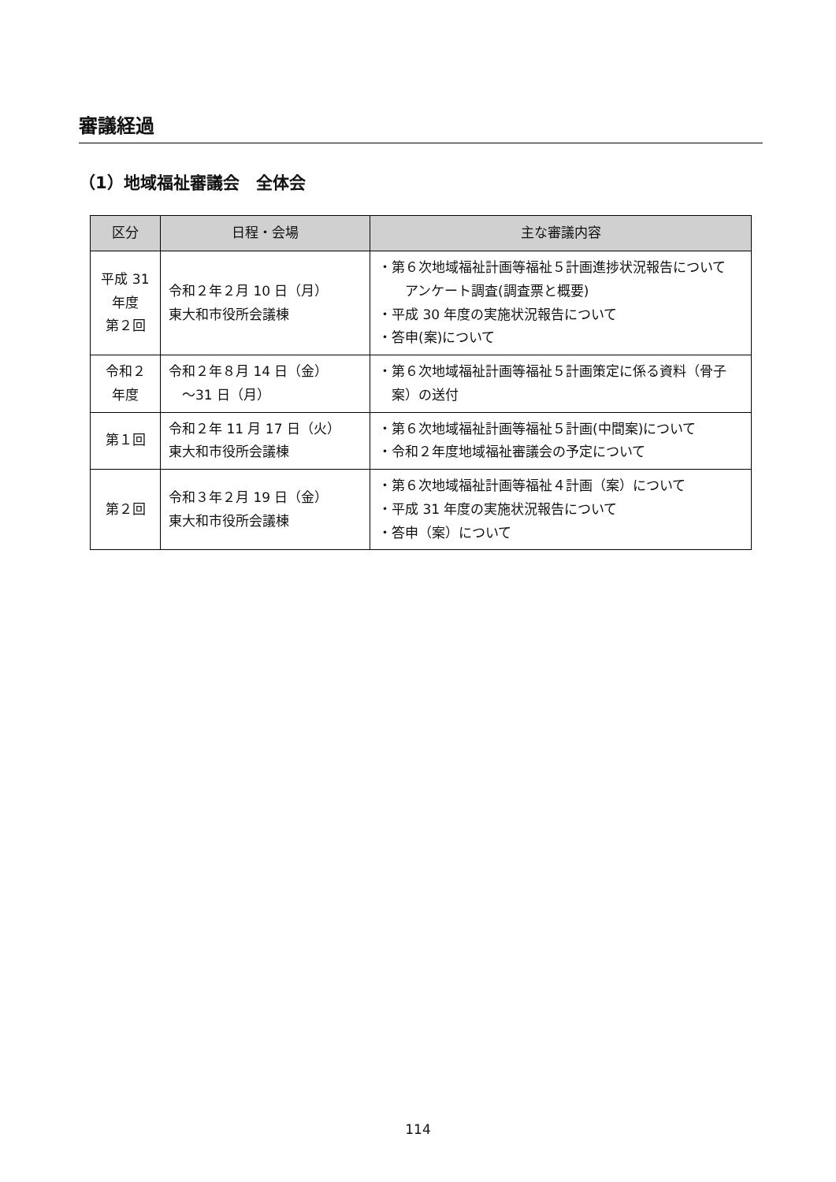審議経過
（1）地域福祉審議会　全体会
| 区分 | 日程・会場 | 主な審議内容 |
| --- | --- | --- |
| 平成 31 年度 第２回 | 令和２年２月 10 日（月） 東大和市役所会議棟 | ・第６次地域福祉計画等福祉５計画進捗状況報告について アンケート調査(調査票と概要) ・平成 30 年度の実施状況報告について ・答申(案)について |
| 令和２ 年度 | 令和２年８月 14 日（金） ～31 日（月） | ・第６次地域福祉計画等福祉５計画策定に係る資料（骨子案）の送付 |
| 第１回 | 令和２年 11 月 17 日（火） 東大和市役所会議棟 | ・第６次地域福祉計画等福祉５計画(中間案)について ・令和２年度地域福祉審議会の予定について |
| 第２回 | 令和３年２月 19 日（金） 東大和市役所会議棟 | ・第６次地域福祉計画等福祉４計画（案）について ・平成 31 年度の実施状況報告について ・答申（案）について |
114